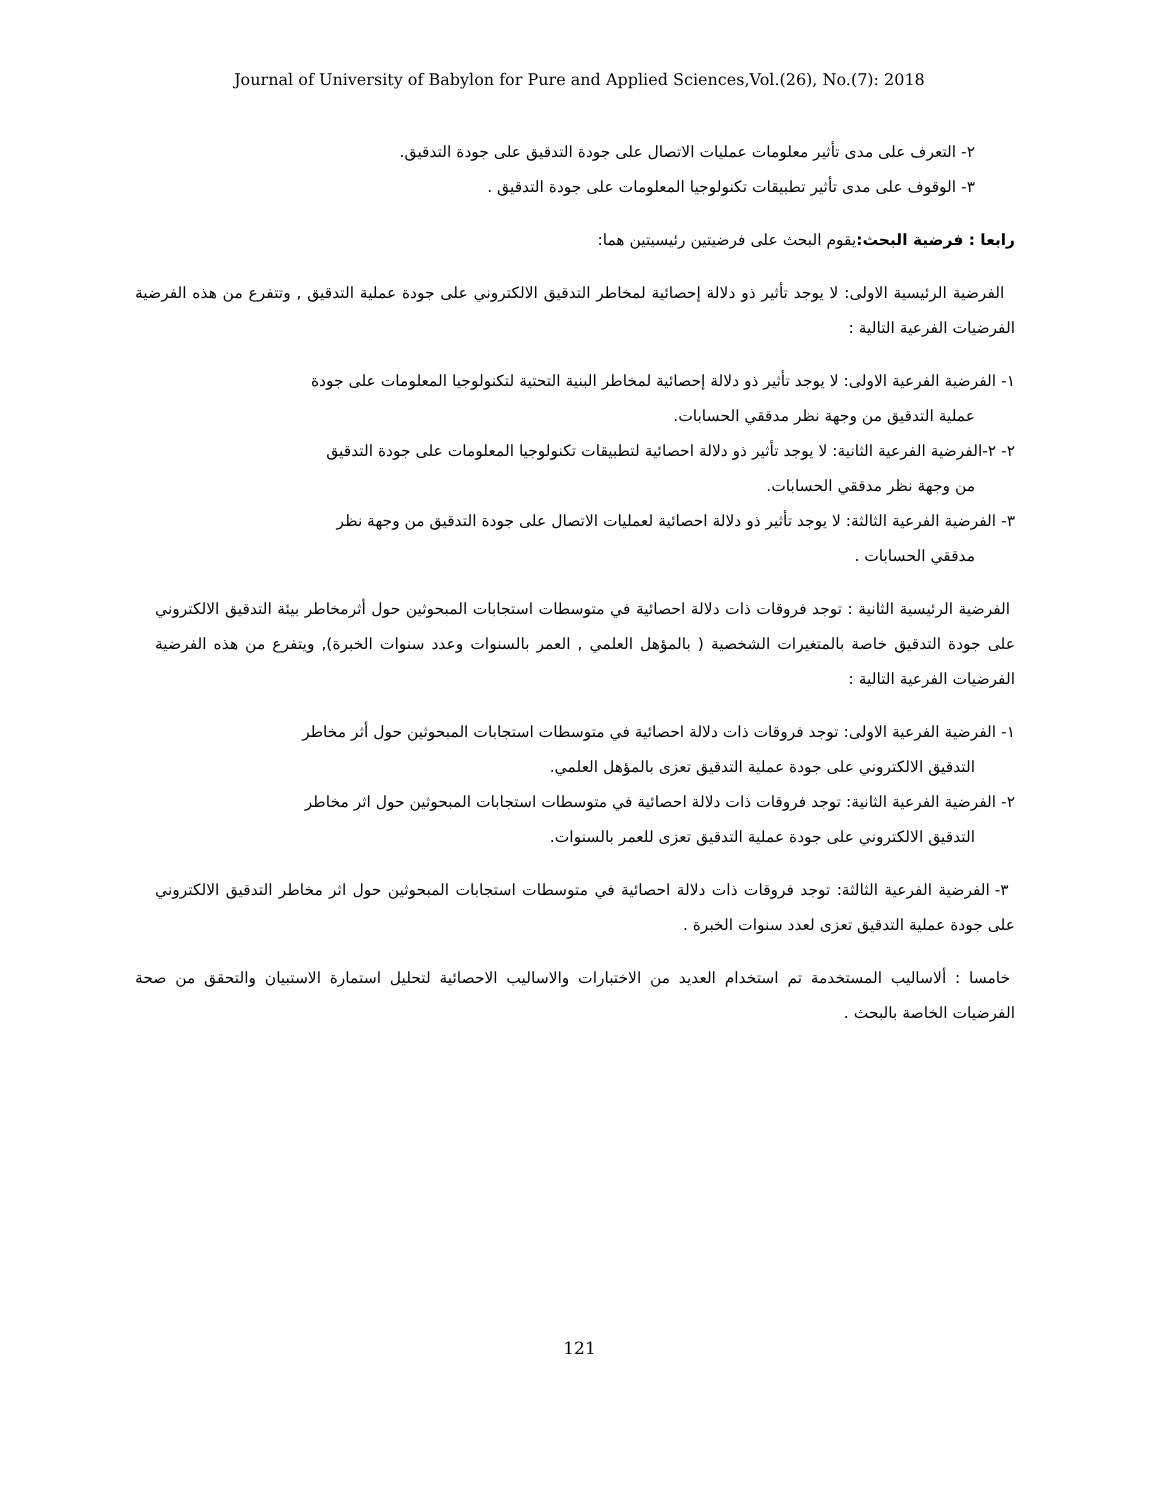Journal of University of Babylon for Pure and Applied Sciences,Vol.(26), No.(7): 2018
٢- التعرف على مدى تأثير معلومات عمليات الاتصال على جودة التدقيق على جودة التدقيق.
٣- الوقوف على مدى تأثير تطبيقات تكنولوجيا المعلومات على جودة التدقيق .
رابعا : فرضية البحث: يقوم البحث على فرضيتين رئيسيتين هما:
الفرضية الرئيسية الاولى: لا يوجد تأثير ذو دلالة إحصائية لمخاطر التدقيق الالكتروني على جودة عملية التدقيق , وتتفرع من هذه الفرضية الفرضيات الفرعية التالية :
١- الفرضية الفرعية الاولى: لا يوجد تأثير ذو دلالة إحصائية لمخاطر البنية التحتية لتكنولوجيا المعلومات على جودة
عملية التدقيق من وجهة نظر مدققي الحسابات.
٢- ٢-الفرضية الفرعية الثانية: لا يوجد تأثير ذو دلالة احصائية لتطبيقات تكنولوجيا المعلومات على جودة التدقيق
من وجهة نظر مدققي الحسابات.
٣- الفرضية الفرعية الثالثة: لا يوجد تأثير ذو دلالة احصائية لعمليات الاتصال على جودة التدقيق من وجهة نظر
مدققي الحسابات .
الفرضية الرئيسية الثانية : توجد فروقات ذات دلالة احصائية في متوسطات استجابات المبحوثين حول أثرمخاطر بيئة التدقيق الالكتروني على جودة التدقيق خاصة بالمتغيرات الشخصية ( بالمؤهل العلمي , العمر بالسنوات وعدد سنوات الخبرة), ويتفرع من هذه الفرضية الفرضيات الفرعية التالية :
١- الفرضية الفرعية الاولى: توجد فروقات ذات دلالة احصائية في متوسطات استجابات المبحوثين حول أثر مخاطر
التدقيق الالكتروني على جودة عملية التدقيق تعزى بالمؤهل العلمي.
٢- الفرضية الفرعية الثانية: توجد فروقات ذات دلالة احصائية في متوسطات استجابات المبحوثين حول اثر مخاطر
التدقيق الالكتروني على جودة عملية التدقيق تعزى للعمر بالسنوات.
٣- الفرضية الفرعية الثالثة: توجد فروقات ذات دلالة احصائية في متوسطات استجابات المبحوثين حول اثر مخاطر التدقيق الالكتروني على جودة عملية التدقيق تعزى لعدد سنوات الخبرة .
خامسا : ألاساليب المستخدمة تم استخدام العديد من الاختبارات والاساليب الاحصائية لتحليل استمارة الاستبيان والتحقق من صحة الفرضيات الخاصة بالبحث .
121